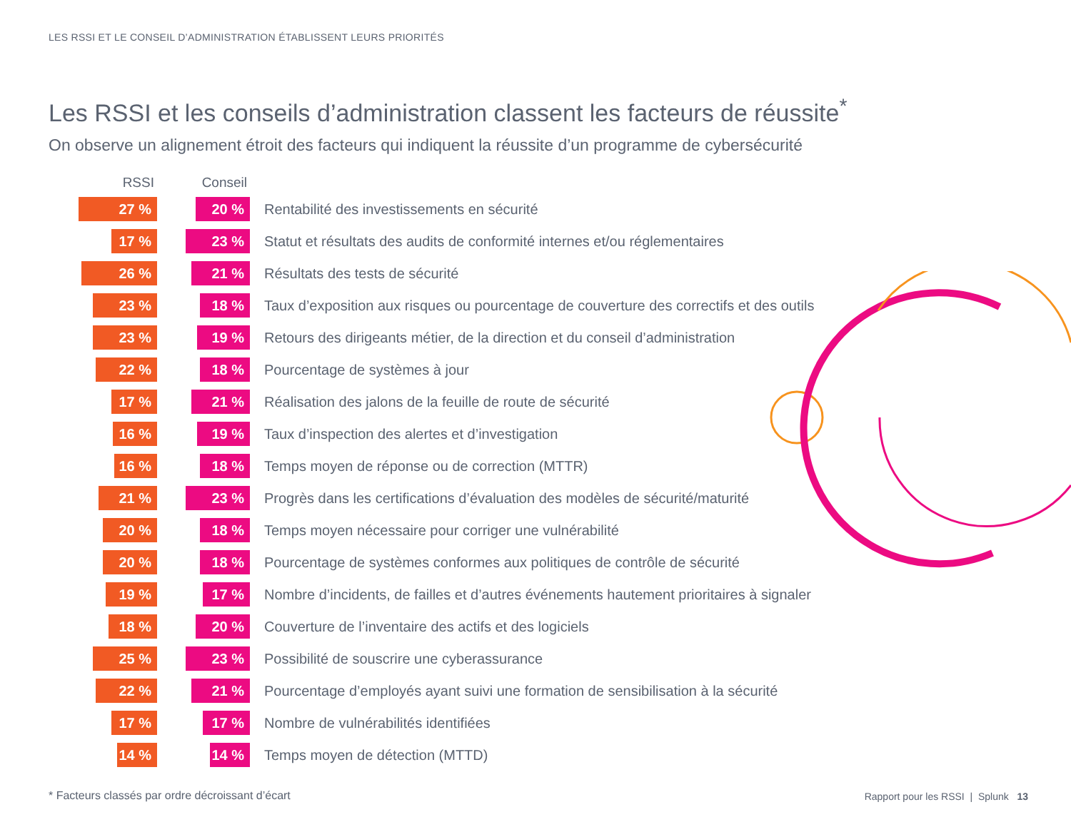LES RSSI ET LE CONSEIL D’ADMINISTRATION ÉTABLISSENT LEURS PRIORITÉS
Les RSSI et les conseils d’administration classent les facteurs de réussite<sup>*</sup>
On observe un alignement étroit des facteurs qui indiquent la réussite d’un programme de cybersécurité
| RSSI | Conseil | |
| --- | --- | --- |
| 27 % | 20 % | Rentabilité des investissements en sécurité |
| 17 % | 23 % | Statut et résultats des audits de conformité internes et/ou réglementaires |
| 26 % | 21 % | Résultats des tests de sécurité |
| 23 % | 18 % | Taux d’exposition aux risques ou pourcentage de couverture des correctifs et des outils |
| 23 % | 19 % | Retours des dirigeants métier, de la direction et du conseil d’administration |
| 22 % | 18 % | Pourcentage de systèmes à jour |
| 17 % | 21 % | Réalisation des jalons de la feuille de route de sécurité |
| 16 % | 19 % | Taux d’inspection des alertes et d’investigation |
| 16 % | 18 % | Temps moyen de réponse ou de correction (MTTR) |
| 21 % | 23 % | Progrès dans les certifications d’évaluation des modèles de sécurité/maturité |
| 20 % | 18 % | Temps moyen nécessaire pour corriger une vulnérabilité |
| 20 % | 18 % | Pourcentage de systèmes conformes aux politiques de contrôle de sécurité |
| 19 % | 17 % | Nombre d’incidents, de failles et d’autres événements hautement prioritaires à signaler |
| 18 % | 20 % | Couverture de l’inventaire des actifs et des logiciels |
| 25 % | 23 % | Possibilité de souscrire une cyberassurance |
| 22 % | 21 % | Pourcentage d’employés ayant suivi une formation de sensibilisation à la sécurité |
| 17 % | 17 % | Nombre de vulnérabilités identifiées |
| 14 % | 14 % | Temps moyen de détection (MTTD) |
* Facteurs classés par ordre décroissant d’écart
Rapport pour les RSSI | Splunk 13